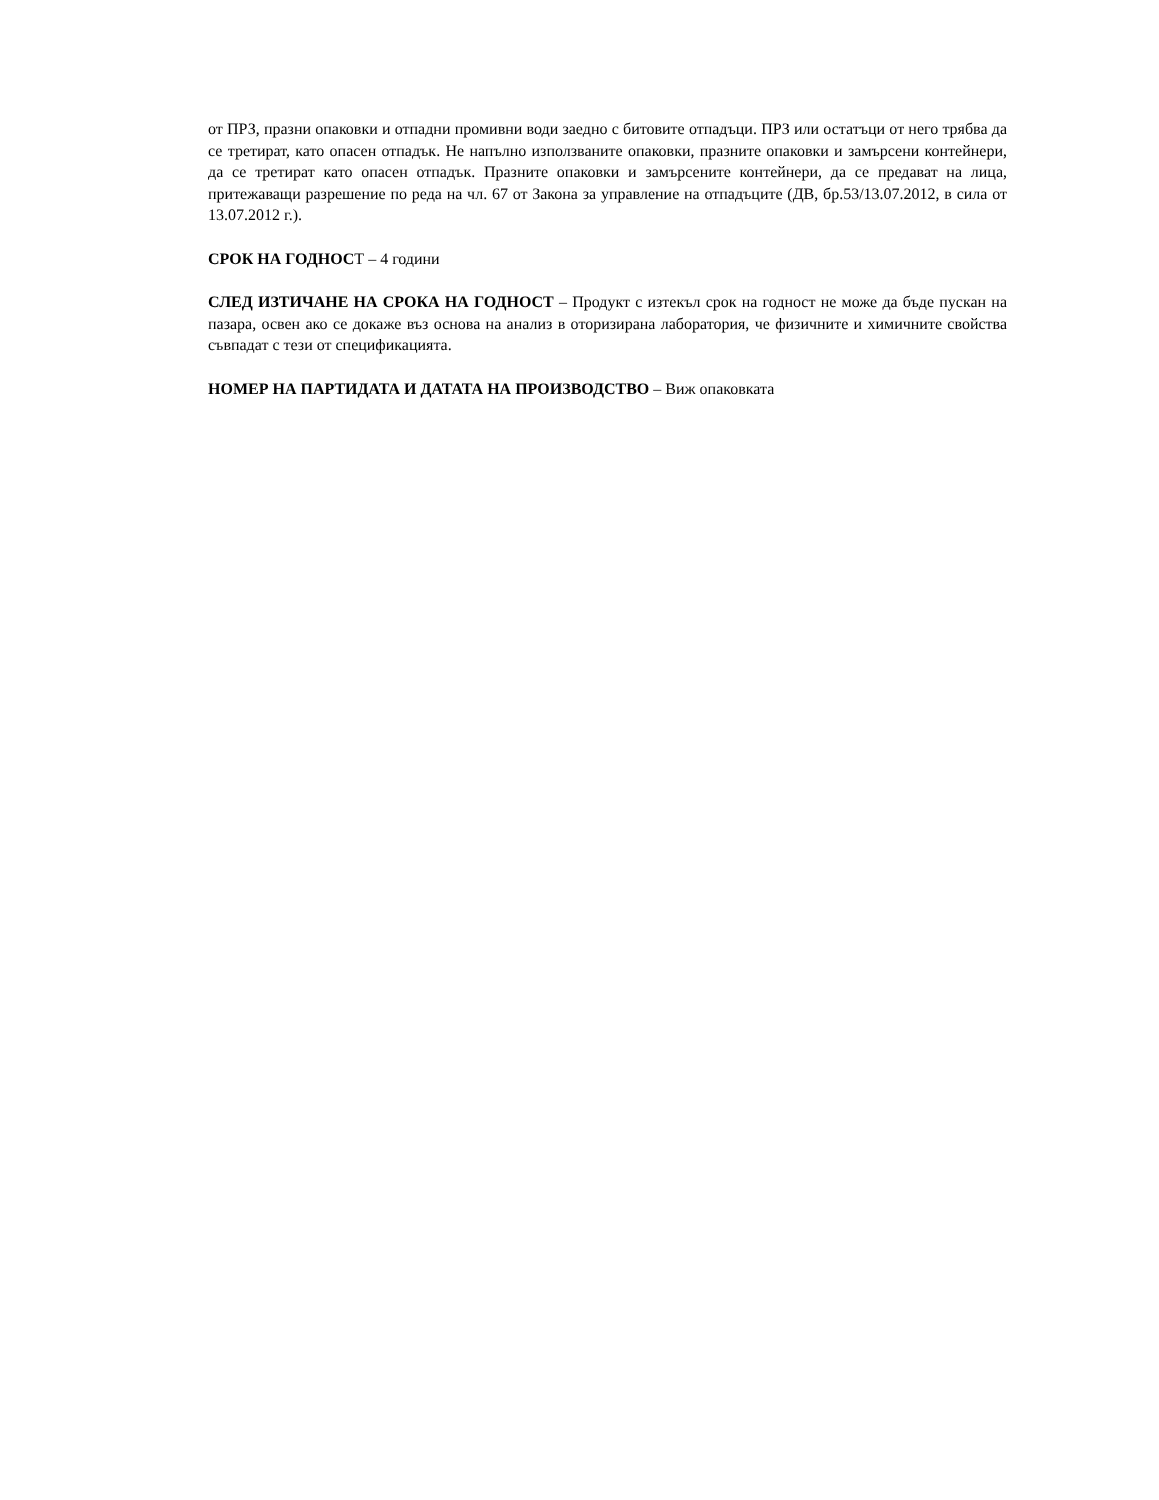от ПРЗ, празни опаковки и отпадни промивни води заедно с битовите отпадъци. ПРЗ или остатъци от него трябва да се третират, като опасен отпадък. Не напълно използваните опаковки, празните опаковки и замърсени контейнери, да се третират като опасен отпадък. Празните опаковки и замърсените контейнери, да се предават на лица, притежаващи разрешение по реда на чл. 67 от Закона за управление на отпадъците (ДВ, бр.53/13.07.2012, в сила от 13.07.2012 г.).
СРОК НА ГОДНОСТ – 4 години
СЛЕД ИЗТИЧАНЕ НА СРОКА НА ГОДНОСТ – Продукт с изтекъл срок на годност не може да бъде пускан на пазара, освен ако се докаже въз основа на анализ в оторизирана лаборатория, че физичните и химичните свойства съвпадат с тези от спецификацията.
НОМЕР НА ПАРТИДАТА И ДАТАТА НА ПРОИЗВОДСТВО – Виж опаковката